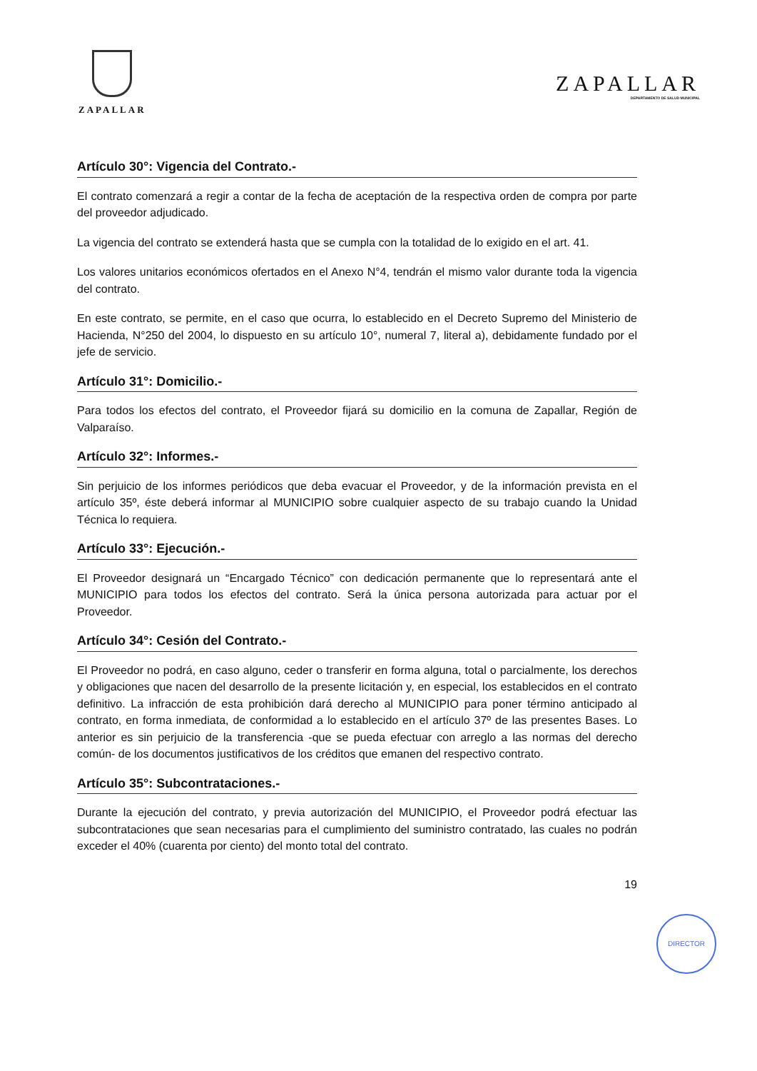ZAPALLAR
ZAPALLAR
DEPARTAMENTO DE SALUD MUNICIPAL
Artículo 30°: Vigencia del Contrato.-
El contrato comenzará a regir a contar de la fecha de aceptación de la respectiva orden de compra por parte del proveedor adjudicado.
La vigencia del contrato se extenderá hasta que se cumpla con la totalidad de lo exigido en el art. 41.
Los valores unitarios económicos ofertados en el Anexo N°4, tendrán el mismo valor durante toda la vigencia del contrato.
En este contrato, se permite, en el caso que ocurra, lo establecido en el Decreto Supremo del Ministerio de Hacienda, N°250 del 2004, lo dispuesto en su artículo 10°, numeral 7, literal a), debidamente fundado por el jefe de servicio.
Artículo 31°: Domicilio.-
Para todos los efectos del contrato, el Proveedor fijará su domicilio en la comuna de Zapallar, Región de Valparaíso.
Artículo 32°: Informes.-
Sin perjuicio de los informes periódicos que deba evacuar el Proveedor, y de la información prevista en el artículo 35º, éste deberá informar al MUNICIPIO sobre cualquier aspecto de su trabajo cuando la Unidad Técnica lo requiera.
Artículo 33°: Ejecución.-
El Proveedor designará un “Encargado Técnico” con dedicación permanente que lo representará ante el MUNICIPIO para todos los efectos del contrato. Será la única persona autorizada para actuar por el Proveedor.
Artículo 34°: Cesión del Contrato.-
El Proveedor no podrá, en caso alguno, ceder o transferir en forma alguna, total o parcialmente, los derechos y obligaciones que nacen del desarrollo de la presente licitación y, en especial, los establecidos en el contrato definitivo. La infracción de esta prohibición dará derecho al MUNICIPIO para poner término anticipado al contrato, en forma inmediata, de conformidad a lo establecido en el artículo 37º de las presentes Bases. Lo anterior es sin perjuicio de la transferencia -que se pueda efectuar con arreglo a las normas del derecho común- de los documentos justificativos de los créditos que emanen del respectivo contrato.
Artículo 35°: Subcontrataciones.-
Durante la ejecución del contrato, y previa autorización del MUNICIPIO, el Proveedor podrá efectuar las subcontrataciones que sean necesarias para el cumplimiento del suministro contratado, las cuales no podrán exceder el 40% (cuarenta por ciento) del monto total del contrato.
19
DIRECTOR